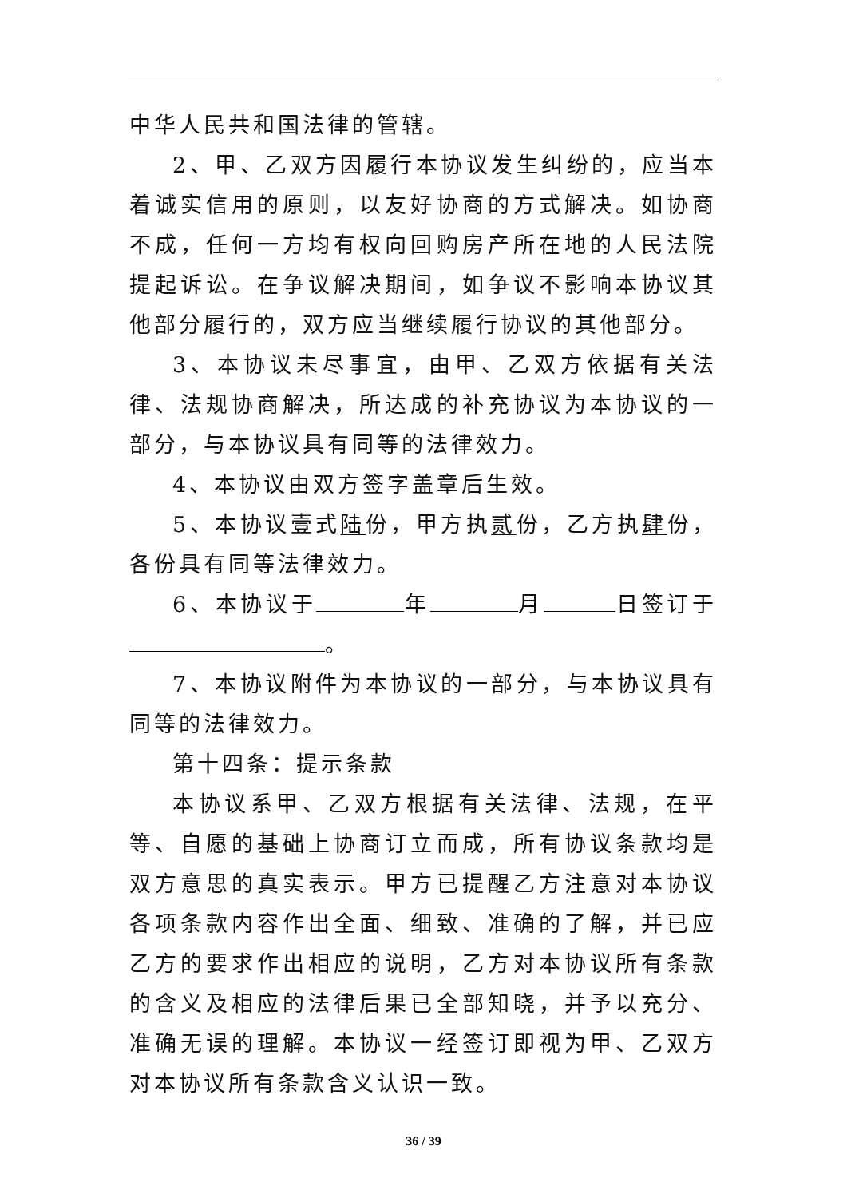中华人民共和国法律的管辖。
2、甲、乙双方因履行本协议发生纠纷的，应当本着诚实信用的原则，以友好协商的方式解决。如协商不成，任何一方均有权向回购房产所在地的人民法院提起诉讼。在争议解决期间，如争议不影响本协议其他部分履行的，双方应当继续履行协议的其他部分。
3、本协议未尽事宜，由甲、乙双方依据有关法律、法规协商解决，所达成的补充协议为本协议的一部分，与本协议具有同等的法律效力。
4、本协议由双方签字盖章后生效。
5、本协议壹式陆份，甲方执贰份，乙方执肆份，各份具有同等法律效力。
6、本协议于 年 月 日签订于 。
7、本协议附件为本协议的一部分，与本协议具有同等的法律效力。
第十四条：提示条款
本协议系甲、乙双方根据有关法律、法规，在平等、自愿的基础上协商订立而成，所有协议条款均是双方意思的真实表示。甲方已提醒乙方注意对本协议各项条款内容作出全面、细致、准确的了解，并已应乙方的要求作出相应的说明，乙方对本协议所有条款的含义及相应的法律后果已全部知晓，并予以充分、准确无误的理解。本协议一经签订即视为甲、乙双方对本协议所有条款含义认识一致。
36 / 39